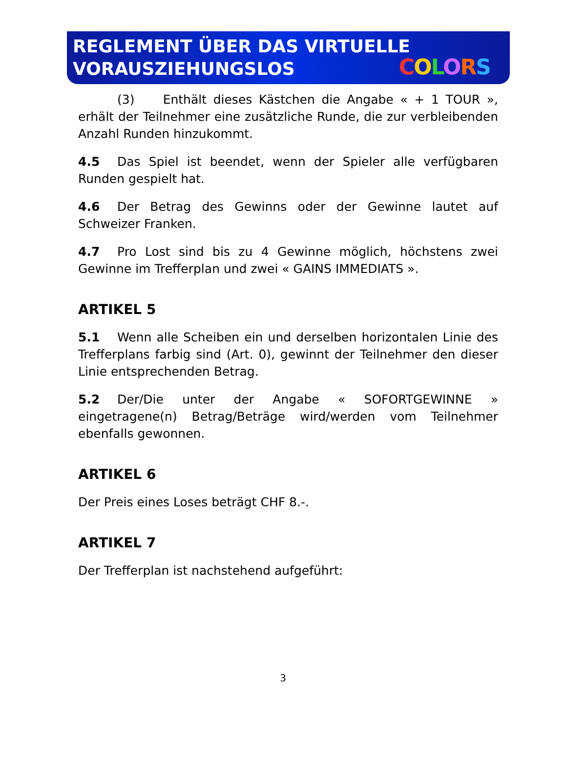REGLEMENT ÜBER DAS VIRTUELLE
VORAUSZIEHUNGSLOS
COLORS
(3) Enthält dieses Kästchen die Angabe « + 1 TOUR », erhält der Teilnehmer eine zusätzliche Runde, die zur verbleibenden Anzahl Runden hinzukommt.
4.5 Das Spiel ist beendet, wenn der Spieler alle verfügbaren Runden gespielt hat.
4.6 Der Betrag des Gewinns oder der Gewinne lautet auf Schweizer Franken.
4.7 Pro Lost sind bis zu 4 Gewinne möglich, höchstens zwei Gewinne im Trefferplan und zwei « GAINS IMMEDIATS ».
ARTIKEL 5
5.1 Wenn alle Scheiben ein und derselben horizontalen Linie des Trefferplans farbig sind (Art. 0), gewinnt der Teilnehmer den dieser Linie entsprechenden Betrag.
5.2 Der/Die unter der Angabe « SOFORTGEWINNE » eingetragene(n) Betrag/Beträge wird/werden vom Teilnehmer ebenfalls gewonnen.
ARTIKEL 6
Der Preis eines Loses beträgt CHF 8.-.
ARTIKEL 7
Der Trefferplan ist nachstehend aufgeführt:
3